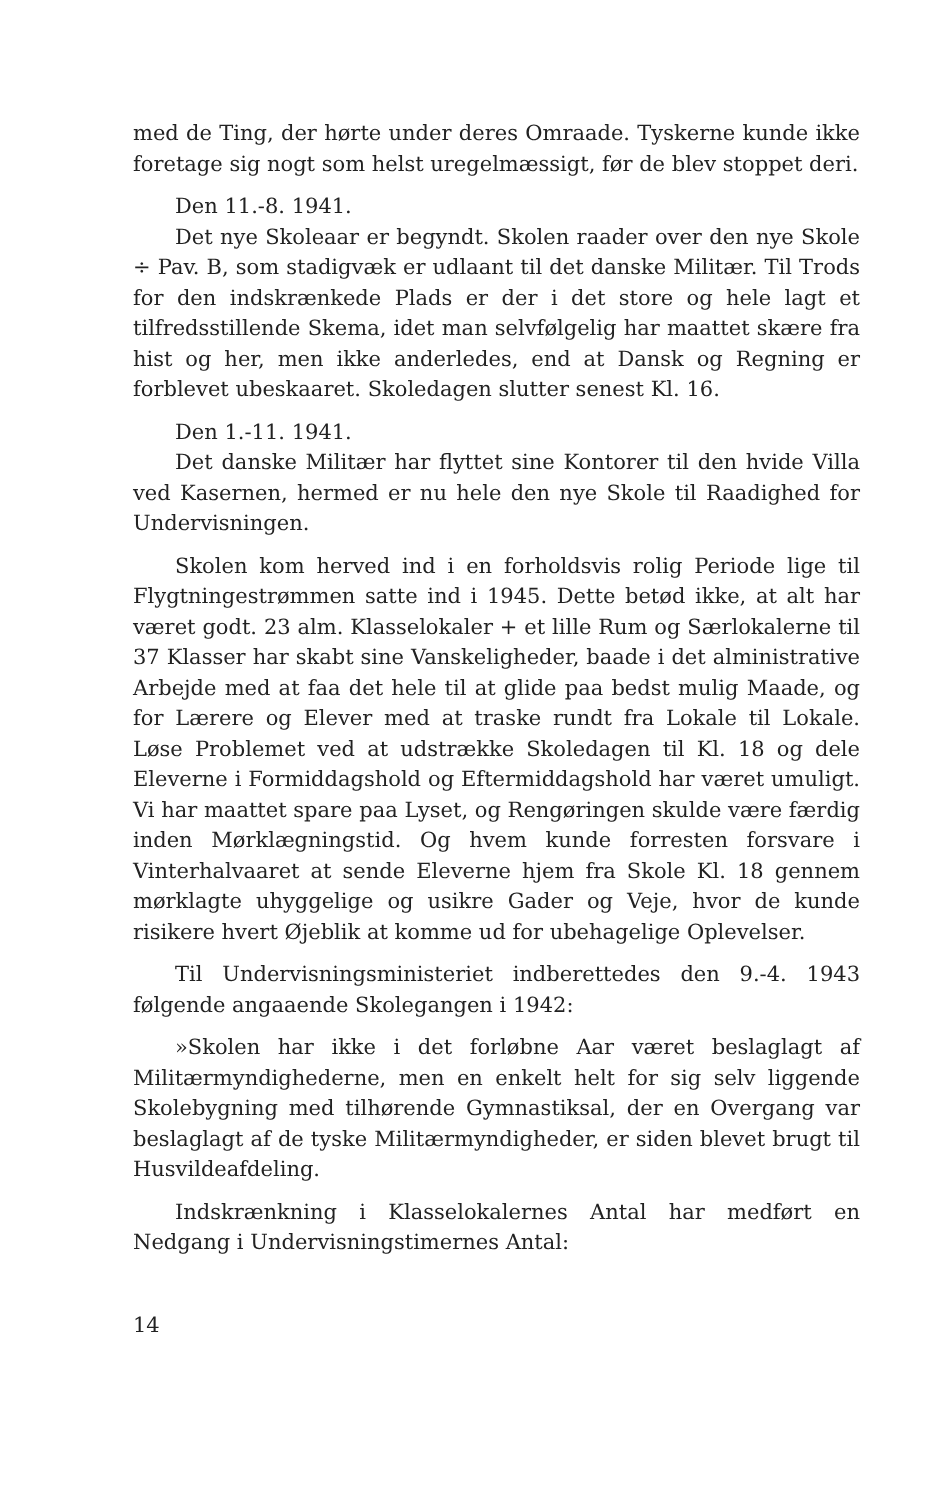med de Ting, der hørte under deres Omraade. Tyskerne kunde ikke foretage sig nogt som helst uregelmæssigt, før de blev stoppet deri.
Den 11.-8. 1941.
Det nye Skoleaar er begyndt. Skolen raader over den nye Skole ÷ Pav. B, som stadigvæk er udlaant til det danske Militær. Til Trods for den indskrænkede Plads er der i det store og hele lagt et tilfredsstillende Skema, idet man selvfølgelig har maattet skære fra hist og her, men ikke anderledes, end at Dansk og Regning er forblevet ubeskaaret. Skoledagen slutter senest Kl. 16.
Den 1.-11. 1941.
Det danske Militær har flyttet sine Kontorer til den hvide Villa ved Kasernen, hermed er nu hele den nye Skole til Raadighed for Undervisningen.
Skolen kom herved ind i en forholdsvis rolig Periode lige til Flygtningestrømmen satte ind i 1945. Dette betød ikke, at alt har været godt. 23 alm. Klasselokaler + et lille Rum og Særlokalerne til 37 Klasser har skabt sine Vanskeligheder, baade i det alministrative Arbejde med at faa det hele til at glide paa bedst mulig Maade, og for Lærere og Elever med at traske rundt fra Lokale til Lokale. Løse Problemet ved at udstrække Skoledagen til Kl. 18 og dele Eleverne i Formiddagshold og Eftermiddagshold har været umuligt. Vi har maattet spare paa Lyset, og Rengøringen skulde være færdig inden Mørklægningstid. Og hvem kunde forresten forsvare i Vinterhalvaaret at sende Eleverne hjem fra Skole Kl. 18 gennem mørklagte uhyggelige og usikre Gader og Veje, hvor de kunde risikere hvert Øjeblik at komme ud for ubehagelige Oplevelser.
Til Undervisningsministeriet indberettedes den 9.-4. 1943 følgende angaaende Skolegangen i 1942:
»Skolen har ikke i det forløbne Aar været beslaglagt af Militærmyndighederne, men en enkelt helt for sig selv liggende Skolebygning med tilhørende Gymnastiksal, der en Overgang var beslaglagt af de tyske Militærmyndigheder, er siden blevet brugt til Husvildeafdeling.
Indskrænkning i Klasselokalernes Antal har medført en Nedgang i Undervisningstimernes Antal:
14